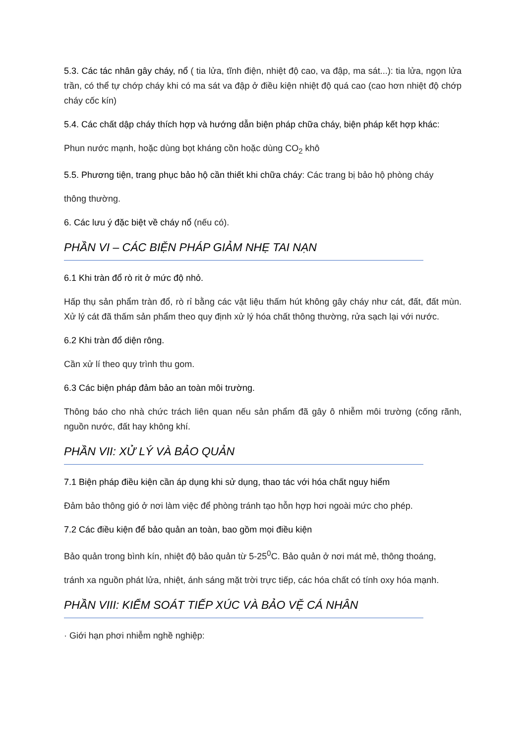5.3. Các tác nhân gây cháy, nổ ( tia lửa, tĩnh điện, nhiệt độ cao, va đập, ma sát...): tia lửa, ngọn lửa trần, có thể tự chớp cháy khi có ma sát va đập ở điều kiện nhiệt độ quá cao (cao hơn nhiệt độ chớp cháy cốc kín)
5.4. Các chất dập cháy thích hợp và hướng dẫn biện pháp chữa cháy, biện pháp kết hợp khác:
Phun nước mạnh, hoặc dùng bọt kháng cồn hoặc dùng CO<sub>2</sub> khô
5.5. Phương tiện, trang phục bảo hộ cần thiết khi chữa cháy: Các trang bị bảo hộ phòng cháy
thông thường.
6. Các lưu ý đặc biệt về cháy nổ (nếu có).
PHẦN VI – CÁC BIỆN PHÁP GIẢM NHẸ TAI NẠN
6.1 Khi tràn đổ rò rit ở mức độ nhỏ.
Hấp thụ sản phẩm tràn đổ, rò rỉ bằng các vật liệu thấm hút không gây cháy như cát, đất, đất mùn. Xử lý cát đã thấm sản phẩm theo quy định xử lý hóa chất thông thường, rửa sạch lại với nước.
6.2 Khi tràn đổ diện rông.
Cần xử lí theo quy trình thu gom.
6.3 Các biện pháp đảm bảo an toàn môi trường.
Thông báo cho nhà chức trách liên quan nếu sản phẩm đã gây ô nhiễm môi trường (cống rãnh, nguồn nước, đất hay không khí.
PHẦN VII: XỬ LÝ VÀ BẢO QUẢN
7.1 Biện pháp điều kiện cần áp dụng khi sử dụng, thao tác với hóa chất nguy hiểm
Đảm bảo thông gió ở nơi làm việc để phòng tránh tạo hỗn hợp hơi ngoài mức cho phép.
7.2 Các điều kiện để bảo quản an toàn, bao gồm mọi điều kiện
Bảo quản trong bình kín, nhiệt độ bảo quản từ 5-25<sup>0</sup>C. Bảo quản ở nơi mát mẻ, thông thoáng,
tránh xa nguồn phát lửa, nhiệt, ánh sáng mặt trời trực tiếp, các hóa chất có tính oxy hóa mạnh.
PHẦN VIII: KIỂM SOÁT TIẾP XÚC VÀ BẢO VỆ CÁ NHÂN
· Giới hạn phơi nhiễm nghề nghiệp: